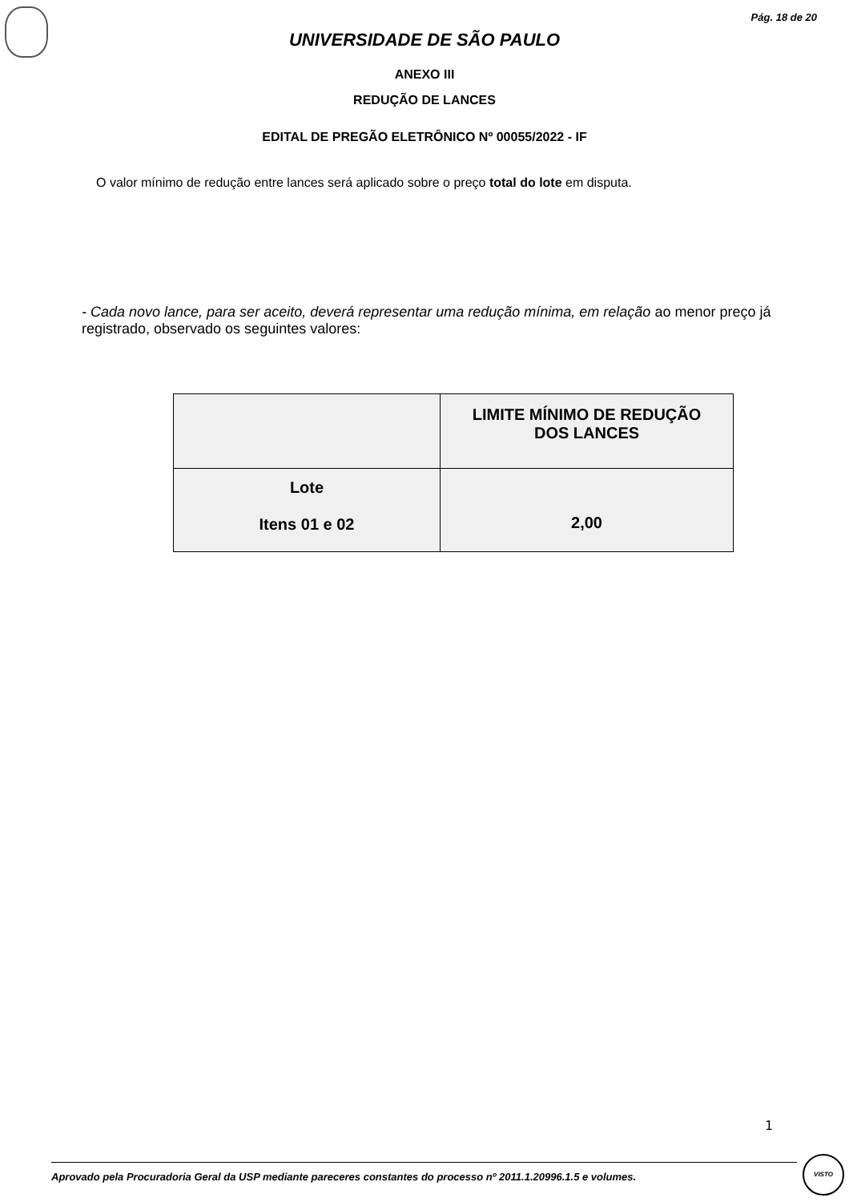Pág. 18 de 20
UNIVERSIDADE DE SÃO PAULO
ANEXO III
REDUÇÃO DE LANCES
EDITAL DE PREGÃO ELETRÔNICO Nº 00055/2022 - IF
O valor mínimo de redução entre lances será aplicado sobre o preço total do lote em disputa.
- Cada novo lance, para ser aceito, deverá representar uma redução mínima, em relação ao menor preço já registrado, observado os seguintes valores:
| | LIMITE MÍNIMO DE REDUÇÃO DOS LANCES |
| --- | --- |
| Lote Itens 01 e 02 | 2,00 |
1
Aprovado pela Procuradoria Geral da USP mediante pareceres constantes do processo nº 2011.1.20996.1.5 e volumes.
VISTO